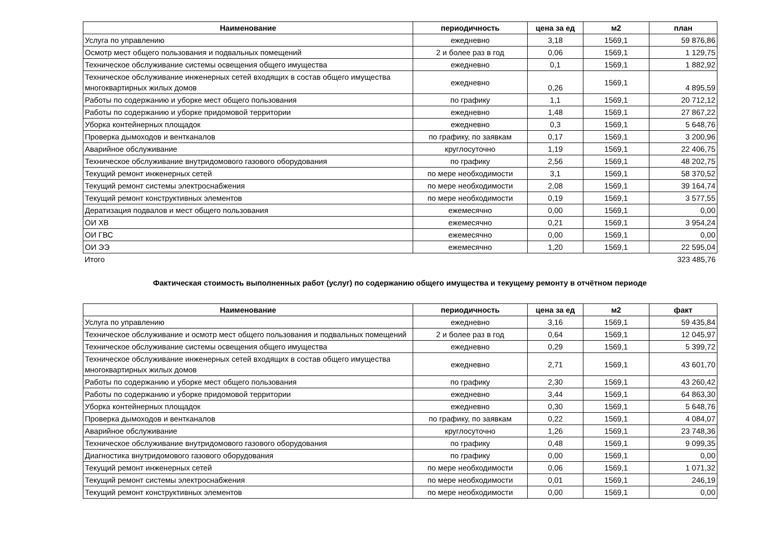| Наименование | периодичность | цена за ед | м2 | план |
| --- | --- | --- | --- | --- |
| Услуга по управлению | ежедневно | 3,18 | 1569,1 | 59 876,86 |
| Осмотр мест общего пользования и подвальных помещений | 2 и более раз в год | 0,06 | 1569,1 | 1 129,75 |
| Техническое обслуживание системы освещения общего имущества | ежедневно | 0,1 | 1569,1 | 1 882,92 |
| Техническое обслуживание инженерных сетей входящих в состав общего имущества многоквартирных жилых домов | ежедневно | 0,26 | 1569,1 | 4 895,59 |
| Работы по содержанию и уборке мест общего пользования | по графику | 1,1 | 1569,1 | 20 712,12 |
| Работы по содержанию и уборке придомовой территории | ежедневно | 1,48 | 1569,1 | 27 867,22 |
| Уборка контейнерных площадок | ежедневно | 0,3 | 1569,1 | 5 648,76 |
| Проверка дымоходов и вентканалов | по графику, по заявкам | 0,17 | 1569,1 | 3 200,96 |
| Аварийное обслуживание | круглосуточно | 1,19 | 1569,1 | 22 406,75 |
| Техническое обслуживание внутридомового газового оборудования | по графику | 2,56 | 1569,1 | 48 202,75 |
| Текущий ремонт инженерных сетей | по мере необходимости | 3,1 | 1569,1 | 58 370,52 |
| Текущий ремонт системы электроснабжения | по мере необходимости | 2,08 | 1569,1 | 39 164,74 |
| Текущий ремонт конструктивных элементов | по мере необходимости | 0,19 | 1569,1 | 3 577,55 |
| Дератизация подвалов и мест общего пользования | ежемесячно | 0,00 | 1569,1 | 0,00 |
| ОИ ХВ | ежемесячно | 0,21 | 1569,1 | 3 954,24 |
| ОИ ГВС | ежемесячно | 0,00 | 1569,1 | 0,00 |
| ОИ ЭЭ | ежемесячно | 1,20 | 1569,1 | 22 595,04 |
| Итого | | | | 323 485,76 |
Фактическая стоимость выполненных работ (услуг) по содержанию общего имущества и текущему ремонту в отчётном периоде
| Наименование | периодичность | цена за ед | м2 | факт |
| --- | --- | --- | --- | --- |
| Услуга по управлению | ежедневно | 3,16 | 1569,1 | 59 435,84 |
| Техническое обслуживание и осмотр мест общего пользования и подвальных помещений | 2 и более раз в год | 0,64 | 1569,1 | 12 045,97 |
| Техническое обслуживание системы освещения общего имущества | ежедневно | 0,29 | 1569,1 | 5 399,72 |
| Техническое обслуживание инженерных сетей входящих в состав общего имущества многоквартирных жилых домов | ежедневно | 2,71 | 1569,1 | 43 601,70 |
| Работы по содержанию и уборке мест общего пользования | по графику | 2,30 | 1569,1 | 43 260,42 |
| Работы по содержанию и уборке придомовой территории | ежедневно | 3,44 | 1569,1 | 64 863,30 |
| Уборка контейнерных площадок | ежедневно | 0,30 | 1569,1 | 5 648,76 |
| Проверка дымоходов и вентканалов | по графику, по заявкам | 0,22 | 1569,1 | 4 084,07 |
| Аварийное обслуживание | круглосуточно | 1,26 | 1569,1 | 23 748,36 |
| Техническое обслуживание внутридомового газового оборудования | по графику | 0,48 | 1569,1 | 9 099,35 |
| Диагностика внутридомового газового оборудования | по графику | 0,00 | 1569,1 | 0,00 |
| Текущий ремонт инженерных сетей | по мере необходимости | 0,06 | 1569,1 | 1 071,32 |
| Текущий ремонт системы электроснабжения | по мере необходимости | 0,01 | 1569,1 | 246,19 |
| Текущий ремонт конструктивных элементов | по мере необходимости | 0,00 | 1569,1 | 0,00 |